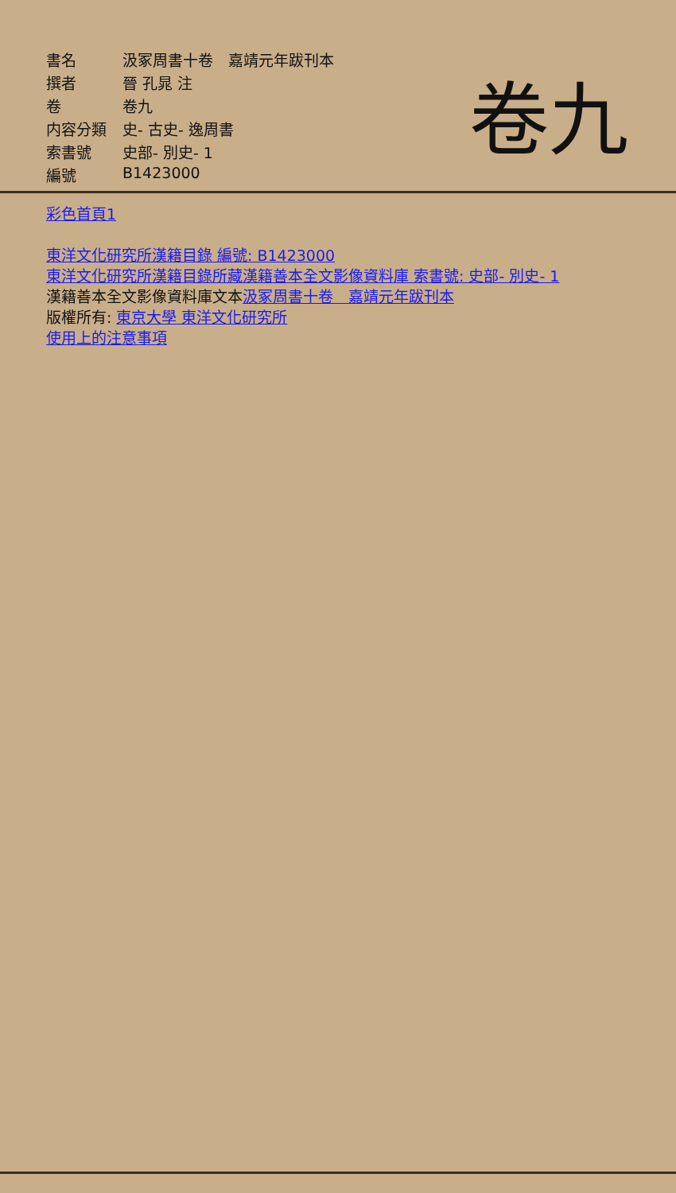卷九
| 書名 | 汲冢周書十卷 嘉靖元年跋刊本 |
| 撰者 | 晉 孔晁 注 |
| 卷 | 卷九 |
| 内容分類 | 史- 古史- 逸周書 |
| 索書號 | 史部- 別史- 1 |
| 編號 | B1423000 |
彩色首頁1
東洋文化研究所漢籍目錄 編號: B1423000
東洋文化研究所漢籍目錄所藏漢籍善本全文影像資料庫 索書號: 史部- 別史- 1
漢籍善本全文影像資料庫文本汲冢周書十卷　嘉靖元年跋刊本
版權所有: 東京大學 東洋文化研究所
使用上的注意事項